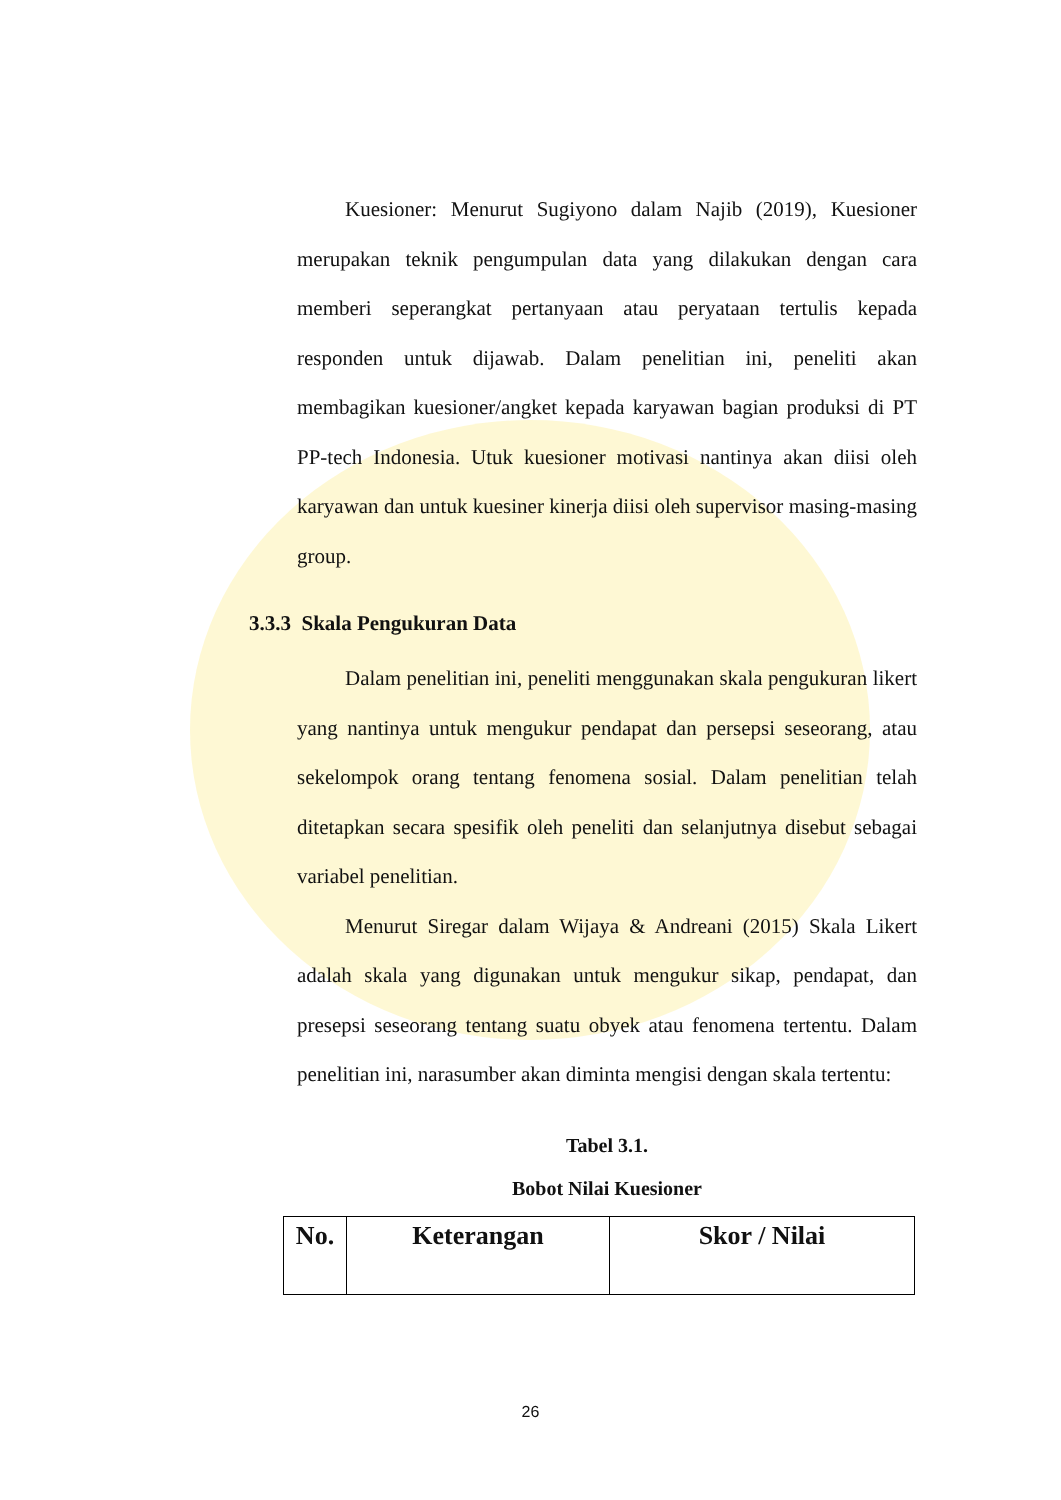Kuesioner: Menurut Sugiyono dalam Najib (2019), Kuesioner merupakan teknik pengumpulan data yang dilakukan dengan cara memberi seperangkat pertanyaan atau peryataan tertulis kepada responden untuk dijawab. Dalam penelitian ini, peneliti akan membagikan kuesioner/angket kepada karyawan bagian produksi di PT PP-tech Indonesia. Utuk kuesioner motivasi nantinya akan diisi oleh karyawan dan untuk kuesiner kinerja diisi oleh supervisor masing-masing group.
3.3.3 Skala Pengukuran Data
Dalam penelitian ini, peneliti menggunakan skala pengukuran likert yang nantinya untuk mengukur pendapat dan persepsi seseorang, atau sekelompok orang tentang fenomena sosial. Dalam penelitian telah ditetapkan secara spesifik oleh peneliti dan selanjutnya disebut sebagai variabel penelitian.
Menurut Siregar dalam Wijaya & Andreani (2015) Skala Likert adalah skala yang digunakan untuk mengukur sikap, pendapat, dan presepsi seseorang tentang suatu obyek atau fenomena tertentu. Dalam penelitian ini, narasumber akan diminta mengisi dengan skala tertentu:
Tabel 3.1.
Bobot Nilai Kuesioner
| No. | Keterangan | Skor / Nilai |
| --- | --- | --- |
26